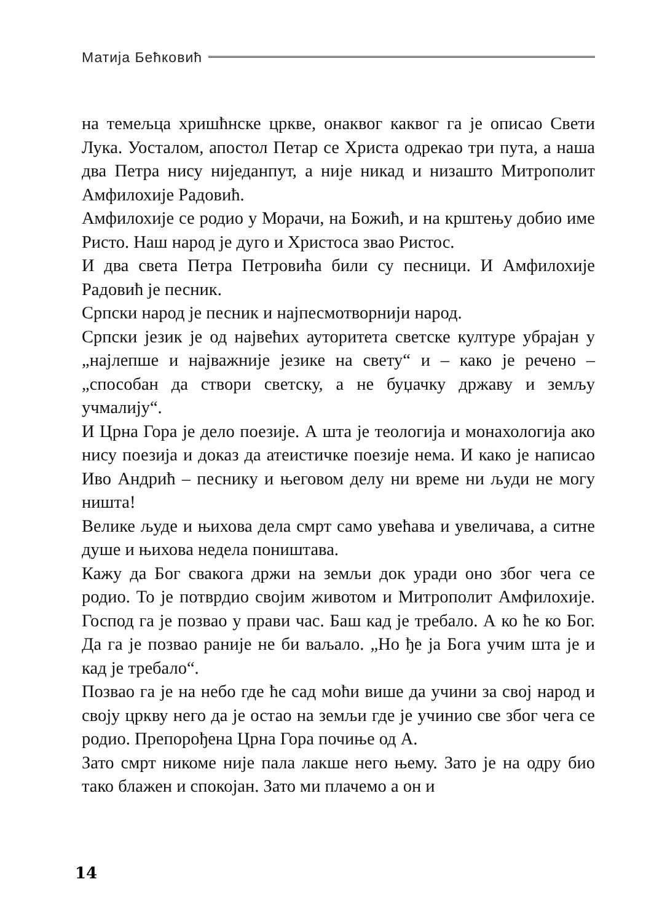Матија Бећковић
на темељца хришћнске цркве, онаквог каквог га је описао Свети Лука. Уосталом, апостол Петар се Христа одрекао три пута, а наша два Петра нису ниједанпут, а није никад и низашто Митрополит Амфилохије Радовић.
Амфилохије се родио у Морачи, на Божић, и на крштењу добио име Ристо. Наш народ је дуго и Христоса звао Ристос.
И два света Петра Петровића били су песници. И Амфилохије Радовић је песник.
Српски народ је песник и најпесмотворнији народ.
Српски језик је од највећих ауторитета светске културе убрајан у „најлепше и најважније језике на свету“ и – како је речено – „способан да створи светску, а не буџачку државу и земљу учмалију“.
И Црна Гора је дело поезије. А шта је теологија и монахологија ако нису поезија и доказ да атеистичке поезије нема. И како је написао Иво Андрић – песнику и његовом делу ни време ни људи не могу ништа!
Велике људе и њихова дела смрт само увећава и увеличава, а ситне душе и њихова недела поништава.
Кажу да Бог свакога држи на земљи док уради оно због чега се родио. То је потврдио својим животом и Митрополит Амфилохије. Господ га је позвао у прави час. Баш кад је требало. А ко ће ко Бог. Да га је позвао раније не би ваљало. „Но ђе ја Бога учим шта је и кад је требало“.
Позвао га је на небо где ће сад моћи више да учини за свој народ и своју цркву него да је остао на земљи где је учинио све због чега се родио. Препорођена Црна Гора почиње од А.
Зато смрт никоме није пала лакше него њему. Зато је на одру био тако блажен и спокојан. Зато ми плачемо а он и
14